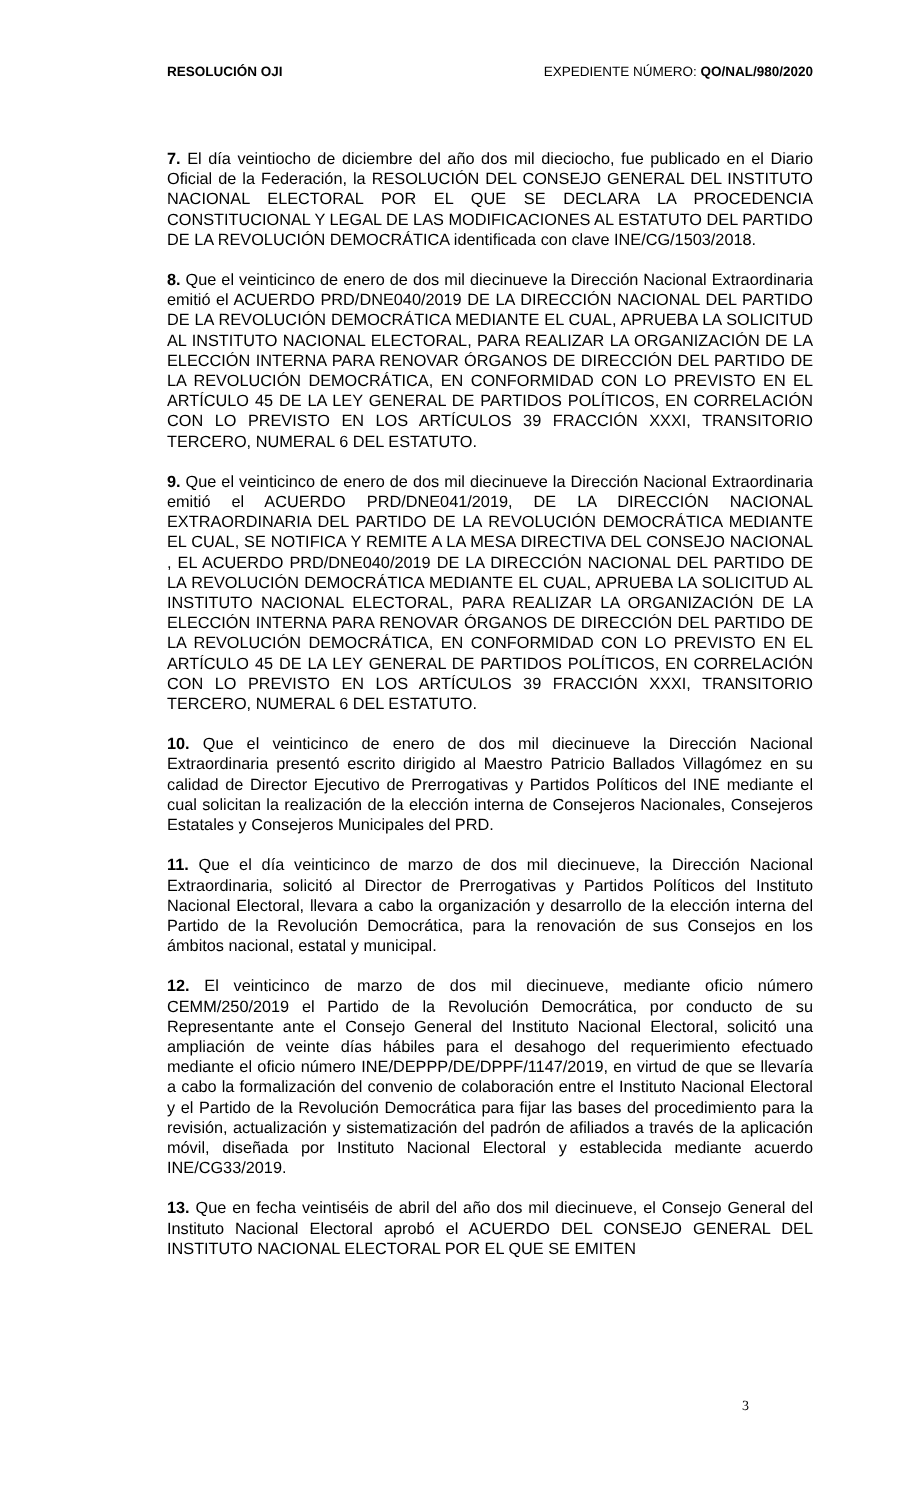RESOLUCIÓN OJI EXPEDIENTE NÚMERO: QO/NAL/980/2020
7. El día veintiocho de diciembre del año dos mil dieciocho, fue publicado en el Diario Oficial de la Federación, la RESOLUCIÓN DEL CONSEJO GENERAL DEL INSTITUTO NACIONAL ELECTORAL POR EL QUE SE DECLARA LA PROCEDENCIA CONSTITUCIONAL Y LEGAL DE LAS MODIFICACIONES AL ESTATUTO DEL PARTIDO DE LA REVOLUCIÓN DEMOCRÁTICA identificada con clave INE/CG/1503/2018.
8. Que el veinticinco de enero de dos mil diecinueve la Dirección Nacional Extraordinaria emitió el ACUERDO PRD/DNE040/2019 DE LA DIRECCIÓN NACIONAL DEL PARTIDO DE LA REVOLUCIÓN DEMOCRÁTICA MEDIANTE EL CUAL, APRUEBA LA SOLICITUD AL INSTITUTO NACIONAL ELECTORAL, PARA REALIZAR LA ORGANIZACIÓN DE LA ELECCIÓN INTERNA PARA RENOVAR ÓRGANOS DE DIRECCIÓN DEL PARTIDO DE LA REVOLUCIÓN DEMOCRÁTICA, EN CONFORMIDAD CON LO PREVISTO EN EL ARTÍCULO 45 DE LA LEY GENERAL DE PARTIDOS POLÍTICOS, EN CORRELACIÓN CON LO PREVISTO EN LOS ARTÍCULOS 39 FRACCIÓN XXXI, TRANSITORIO TERCERO, NUMERAL 6 DEL ESTATUTO.
9. Que el veinticinco de enero de dos mil diecinueve la Dirección Nacional Extraordinaria emitió el ACUERDO PRD/DNE041/2019, DE LA DIRECCIÓN NACIONAL EXTRAORDINARIA DEL PARTIDO DE LA REVOLUCIÓN DEMOCRÁTICA MEDIANTE EL CUAL, SE NOTIFICA Y REMITE A LA MESA DIRECTIVA DEL CONSEJO NACIONAL , EL ACUERDO PRD/DNE040/2019 DE LA DIRECCIÓN NACIONAL DEL PARTIDO DE LA REVOLUCIÓN DEMOCRÁTICA MEDIANTE EL CUAL, APRUEBA LA SOLICITUD AL INSTITUTO NACIONAL ELECTORAL, PARA REALIZAR LA ORGANIZACIÓN DE LA ELECCIÓN INTERNA PARA RENOVAR ÓRGANOS DE DIRECCIÓN DEL PARTIDO DE LA REVOLUCIÓN DEMOCRÁTICA, EN CONFORMIDAD CON LO PREVISTO EN EL ARTÍCULO 45 DE LA LEY GENERAL DE PARTIDOS POLÍTICOS, EN CORRELACIÓN CON LO PREVISTO EN LOS ARTÍCULOS 39 FRACCIÓN XXXI, TRANSITORIO TERCERO, NUMERAL 6 DEL ESTATUTO.
10. Que el veinticinco de enero de dos mil diecinueve la Dirección Nacional Extraordinaria presentó escrito dirigido al Maestro Patricio Ballados Villagómez en su calidad de Director Ejecutivo de Prerrogativas y Partidos Políticos del INE mediante el cual solicitan la realización de la elección interna de Consejeros Nacionales, Consejeros Estatales y Consejeros Municipales del PRD.
11. Que el día veinticinco de marzo de dos mil diecinueve, la Dirección Nacional Extraordinaria, solicitó al Director de Prerrogativas y Partidos Políticos del Instituto Nacional Electoral, llevara a cabo la organización y desarrollo de la elección interna del Partido de la Revolución Democrática, para la renovación de sus Consejos en los ámbitos nacional, estatal y municipal.
12. El veinticinco de marzo de dos mil diecinueve, mediante oficio número CEMM/250/2019 el Partido de la Revolución Democrática, por conducto de su Representante ante el Consejo General del Instituto Nacional Electoral, solicitó una ampliación de veinte días hábiles para el desahogo del requerimiento efectuado mediante el oficio número INE/DEPPP/DE/DPPF/1147/2019, en virtud de que se llevaría a cabo la formalización del convenio de colaboración entre el Instituto Nacional Electoral y el Partido de la Revolución Democrática para fijar las bases del procedimiento para la revisión, actualización y sistematización del padrón de afiliados a través de la aplicación móvil, diseñada por Instituto Nacional Electoral y establecida mediante acuerdo INE/CG33/2019.
13. Que en fecha veintiséis de abril del año dos mil diecinueve, el Consejo General del Instituto Nacional Electoral aprobó el ACUERDO DEL CONSEJO GENERAL DEL INSTITUTO NACIONAL ELECTORAL POR EL QUE SE EMITEN
3